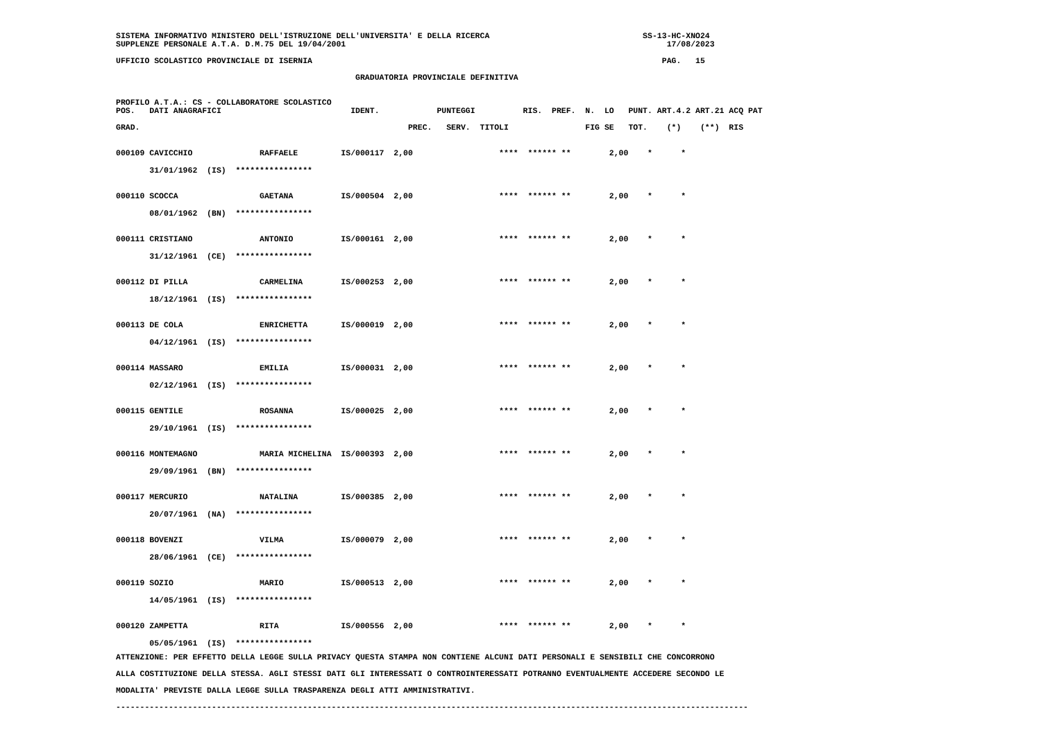SISTEMA INFORMATIVO MINISTERO DELL'ISTRUZIONE DELL'UNIVERSITA' E DELLA RICERCA                                SS-13-HC-XNO24
SUPPLENZE PERSONALE A.T.A. D.M.75 DEL 19/04/2001                                                                   17/08/2023

UFFICIO SCOLASTICO PROVINCIALE DI ISERNIA                                                                         PAG.   15

                                                  GRADUATORIA PROVINCIALE DEFINITIVA


PROFILO A.T.A.: CS - COLLABORATORE SCOLASTICO
POS.   DATI ANAGRAFICI                           IDENT.            PUNTEGGI          RIS.  PREF.  N.  LO   PUNT. ART.4.2 ART.21 ACQ PAT

GRAD.                                                        PREC.   SERV.  TITOLI                FIG SE   TOT.    (*)    (**)  RIS
| 000109 CAVICCHIO RAFFAELE IS/000117 2,00 **** ****** ** 2,00 * * |
| 31/01/1962 (IS) **************** |
| 000110 SCOCCA GAETANA IS/000504 2,00 **** ****** ** 2,00 * * |
| 08/01/1962 (BN) **************** |
| 000111 CRISTIANO ANTONIO IS/000161 2,00 **** ****** ** 2,00 * * |
| 31/12/1961 (CE) **************** |
| 000112 DI PILLA CARMELINA IS/000253 2,00 **** ****** ** 2,00 * * |
| 18/12/1961 (IS) **************** |
| 000113 DE COLA ENRICHETTA IS/000019 2,00 **** ****** ** 2,00 * * |
| 04/12/1961 (IS) **************** |
| 000114 MASSARO EMILIA IS/000031 2,00 **** ****** ** 2,00 * * |
| 02/12/1961 (IS) **************** |
| 000115 GENTILE ROSANNA IS/000025 2,00 **** ****** ** 2,00 * * |
| 29/10/1961 (IS) **************** |
| 000116 MONTEMAGNO MARIA MICHELINA IS/000393 2,00 **** ****** ** 2,00 * * |
| 29/09/1961 (BN) **************** |
| 000117 MERCURIO NATALINA IS/000385 2,00 **** ****** ** 2,00 * * |
| 20/07/1961 (NA) **************** |
| 000118 BOVENZI VILMA IS/000079 2,00 **** ****** ** 2,00 * * |
| 28/06/1961 (CE) **************** |
| 000119 SOZIO MARIO IS/000513 2,00 **** ****** ** 2,00 * * |
| 14/05/1961 (IS) **************** |
| 000120 ZAMPETTA RITA IS/000556 2,00 **** ****** ** 2,00 * * |
| 05/05/1961 (IS) **************** |
ATTENZIONE: PER EFFETTO DELLA LEGGE SULLA PRIVACY QUESTA STAMPA NON CONTIENE ALCUNI DATI PERSONALI E SENSIBILI CHE CONCORRONO
ALLA COSTITUZIONE DELLA STESSA. AGLI STESSI DATI GLI INTERESSATI O CONTROINTERESSATI POTRANNO EVENTUALMENTE ACCEDERE SECONDO LE
MODALITA' PREVISTE DALLA LEGGE SULLA TRASPARENZA DEGLI ATTI AMMINISTRATIVI.
------------------------------------------------------------------------------------------------------------------------------------